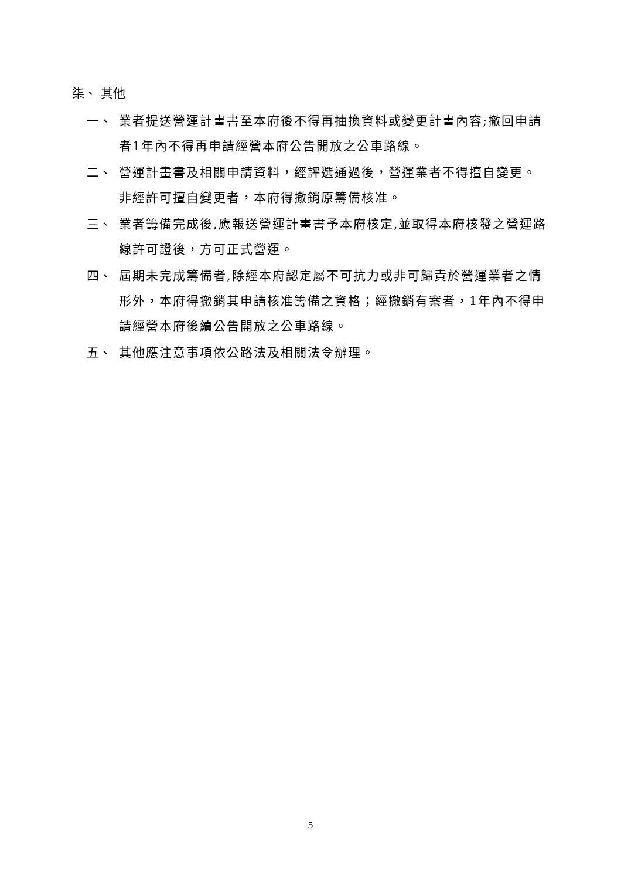柒、 其他
一、 業者提送營運計畫書至本府後不得再抽換資料或變更計畫內容;撤回申請者1年內不得再申請經營本府公告開放之公車路線。
二、 營運計畫書及相關申請資料，經評選通過後，營運業者不得擅自變更。非經許可擅自變更者，本府得撤銷原籌備核准。
三、 業者籌備完成後,應報送營運計畫書予本府核定,並取得本府核發之營運路線許可證後，方可正式營運。
四、 屆期未完成籌備者,除經本府認定屬不可抗力或非可歸責於營運業者之情形外，本府得撤銷其申請核准籌備之資格；經撤銷有案者，1年內不得申請經營本府後續公告開放之公車路線。
五、 其他應注意事項依公路法及相關法令辦理。
5